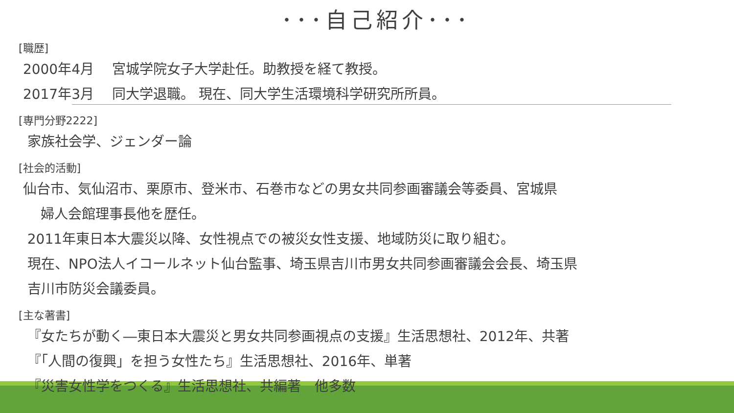･･･自己紹介･･･
[職歴]
2000年4月　 宮城学院女子大学赴任。助教授を経て教授。
2017年3月　 同大学退職。 現在、同大学生活環境科学研究所所員。
[専門分野2222]
家族社会学、ジェンダー論
[社会的活動]
仙台市、気仙沼市、栗原市、登米市、石巻市などの男女共同参画審議会等委員、宮城県
婦人会館理事長他を歴任。
2011年東日本大震災以降、女性視点での被災女性支援、地域防災に取り組む。
現在、NPO法人イコールネット仙台監事、埼玉県吉川市男女共同参画審議会会長、埼玉県
吉川市防災会議委員。
[主な著書]
『女たちが動く―東日本大震災と男女共同参画視点の支援』生活思想社、2012年、共著
『「人間の復興」を担う女性たち』生活思想社、2016年、単著
『災害女性学をつくる』生活思想社、共編著　他多数